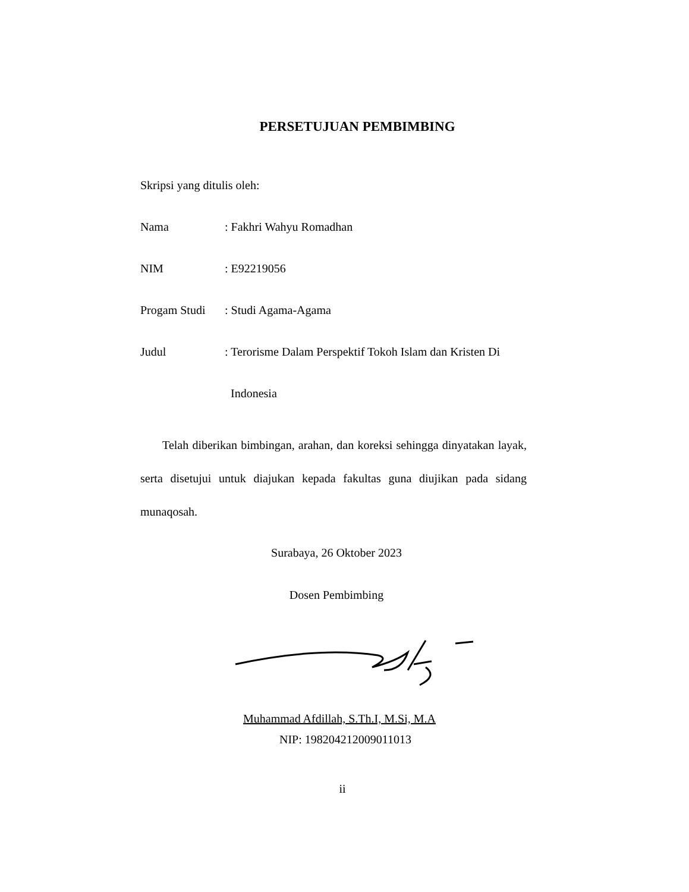PERSETUJUAN PEMBIMBING
Skripsi yang ditulis oleh:
Nama : Fakhri Wahyu Romadhan
NIM : E92219056
Progam Studi
: Studi Agama-Agama
Judul : Terorisme Dalam Perspektif Tokoh Islam dan Kristen Di
Indonesia
Telah diberikan bimbingan, arahan, dan koreksi sehingga dinyatakan layak, serta disetujui untuk diajukan kepada fakultas guna diujikan pada sidang munaqosah.
Surabaya, 26 Oktober 2023
Dosen Pembimbing
Muhammad Afdillah, S.Th.I, M.Si, M.A
NIP: 198204212009011013
ii